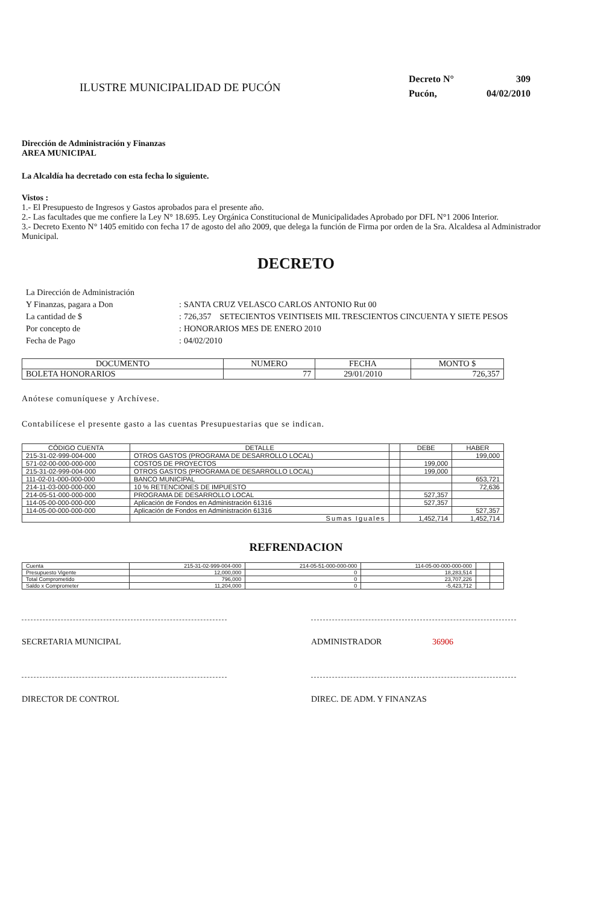ILUSTRE MUNICIPALIDAD DE PUCÓN
| Decreto N° | 309 |
| Pucón, | 04/02/2010 |
Dirección de Administración y Finanzas
AREA MUNICIPAL
La Alcaldía ha decretado con esta fecha lo siguiente.
Vistos :
1.- El Presupuesto de Ingresos y Gastos aprobados para el presente año.
2.- Las facultades que me confiere la Ley N° 18.695. Ley Orgánica Constitucional de Municipalidades Aprobado por DFL N°1 2006 Interior.
3.- Decreto Exento N° 1405 emitido con fecha 17 de agosto del año 2009, que delega la función de Firma por orden de la Sra. Alcaldesa al Administrador Municipal.
DECRETO
| La Dirección de Administración | | |
| Y Finanzas, pagara a Don | : | SANTA CRUZ VELASCO CARLOS ANTONIO Rut 00 |
| La cantidad de $ | : | 726,357 SETECIENTOS VEINTISEIS MIL TRESCIENTOS CINCUENTA Y SIETE PESOS |
| Por concepto de | : | HONORARIOS MES DE ENERO 2010 |
| Fecha de Pago | : | 04/02/2010 |
| DOCUMENTO | NUMERO | FECHA | MONTO $ |
| --- | --- | --- | --- |
| BOLETA HONORARIOS | 77 | 29/01/2010 | 726,357 |
Anótese comuníquese y Archívese.
Contabilícese el presente gasto a las cuentas Presupuestarias que se indican.
| CÓDIGO CUENTA | DETALLE | | DEBE | HABER |
| --- | --- | --- | --- | --- |
| 215-31-02-999-004-000 | OTROS GASTOS (PROGRAMA DE DESARROLLO LOCAL) | | | 199,000 |
| 571-02-00-000-000-000 | COSTOS DE PROYECTOS | | 199,000 | |
| 215-31-02-999-004-000 | OTROS GASTOS (PROGRAMA DE DESARROLLO LOCAL) | | 199,000 | |
| 111-02-01-000-000-000 | BANCO MUNICIPAL | | | 653,721 |
| 214-11-03-000-000-000 | 10 % RETENCIONES DE IMPUESTO | | | 72,636 |
| 214-05-51-000-000-000 | PROGRAMA DE DESARROLLO LOCAL | | 527,357 | |
| 114-05-00-000-000-000 | Aplicación de Fondos en Administración 61316 | | 527,357 | |
| 114-05-00-000-000-000 | Aplicación de Fondos en Administración 61316 | | | 527,357 |
| | Sumas Iguales | | 1,452,714 | 1,452,714 |
REFRENDACION
| Cuenta | 215-31-02-999-004-000 | 214-05-51-000-000-000 | 114-05-00-000-000-000 | | |
| Presupuesto Vigente | 12,000,000 | 0 | 18,283,514 | | |
| Total Comprometido | 796,000 | 0 | 23,707,226 | | |
| Saldo x Comprometer | 11,204,000 | 0 | -5,423,712 | | |
SECRETARIA MUNICIPAL ADMINISTRADOR 36906
DIRECTOR DE CONTROL DIREC. DE ADM. Y FINANZAS